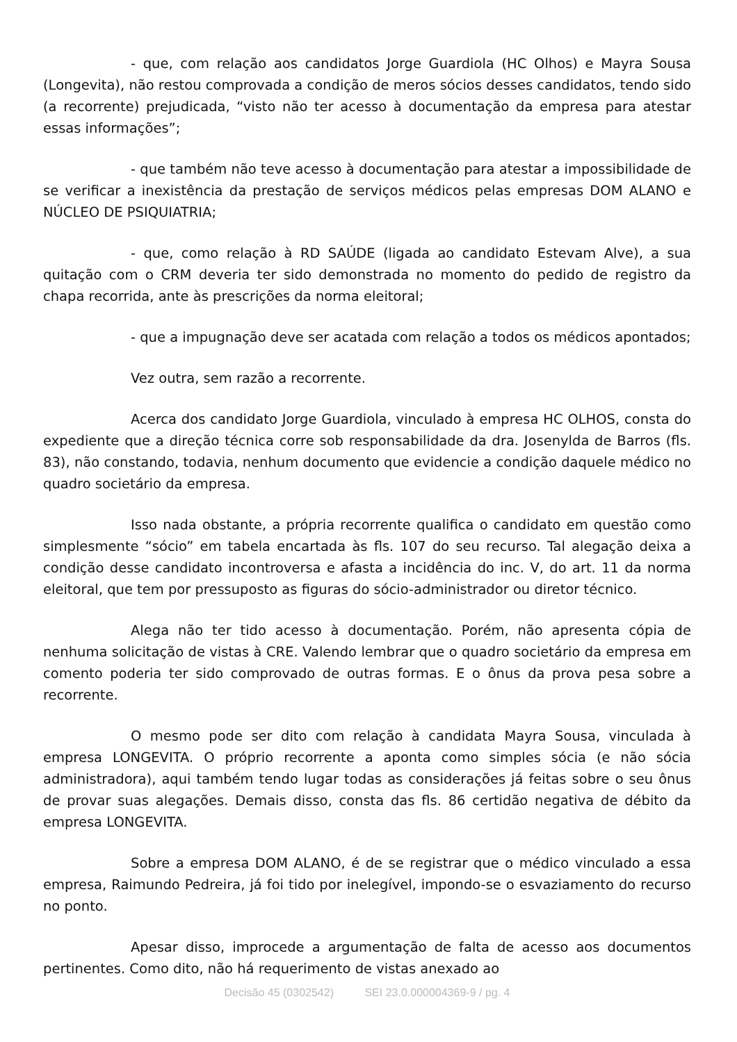- que, com relação aos candidatos Jorge Guardiola (HC Olhos) e Mayra Sousa (Longevita), não restou comprovada a condição de meros sócios desses candidatos, tendo sido (a recorrente) prejudicada, “visto não ter acesso à documentação da empresa para atestar essas informações”;
- que também não teve acesso à documentação para atestar a impossibilidade de se verificar a inexistência da prestação de serviços médicos pelas empresas DOM ALANO e NÚCLEO DE PSIQUIATRIA;
- que, como relação à RD SAÚDE (ligada ao candidato Estevam Alve), a sua quitação com o CRM deveria ter sido demonstrada no momento do pedido de registro da chapa recorrida, ante às prescrições da norma eleitoral;
- que a impugnação deve ser acatada com relação a todos os médicos apontados;
Vez outra, sem razão a recorrente.
Acerca dos candidato Jorge Guardiola, vinculado à empresa HC OLHOS, consta do expediente que a direção técnica corre sob responsabilidade da dra. Josenylda de Barros (fls. 83), não constando, todavia, nenhum documento que evidencie a condição daquele médico no quadro societário da empresa.
Isso nada obstante, a própria recorrente qualifica o candidato em questão como simplesmente “sócio” em tabela encartada às fls. 107 do seu recurso. Tal alegação deixa a condição desse candidato incontroversa e afasta a incidência do inc. V, do art. 11 da norma eleitoral, que tem por pressuposto as figuras do sócio-administrador ou diretor técnico.
Alega não ter tido acesso à documentação. Porém, não apresenta cópia de nenhuma solicitação de vistas à CRE. Valendo lembrar que o quadro societário da empresa em comento poderia ter sido comprovado de outras formas. E o ônus da prova pesa sobre a recorrente.
O mesmo pode ser dito com relação à candidata Mayra Sousa, vinculada à empresa LONGEVITA. O próprio recorrente a aponta como simples sócia (e não sócia administradora), aqui também tendo lugar todas as considerações já feitas sobre o seu ônus de provar suas alegações. Demais disso, consta das fls. 86 certidão negativa de débito da empresa LONGEVITA.
Sobre a empresa DOM ALANO, é de se registrar que o médico vinculado a essa empresa, Raimundo Pedreira, já foi tido por inelegível, impondo-se o esvaziamento do recurso no ponto.
Apesar disso, improcede a argumentação de falta de acesso aos documentos pertinentes. Como dito, não há requerimento de vistas anexado ao
Decisão 45 (0302542) SEI 23.0.000004369-9 / pg. 4